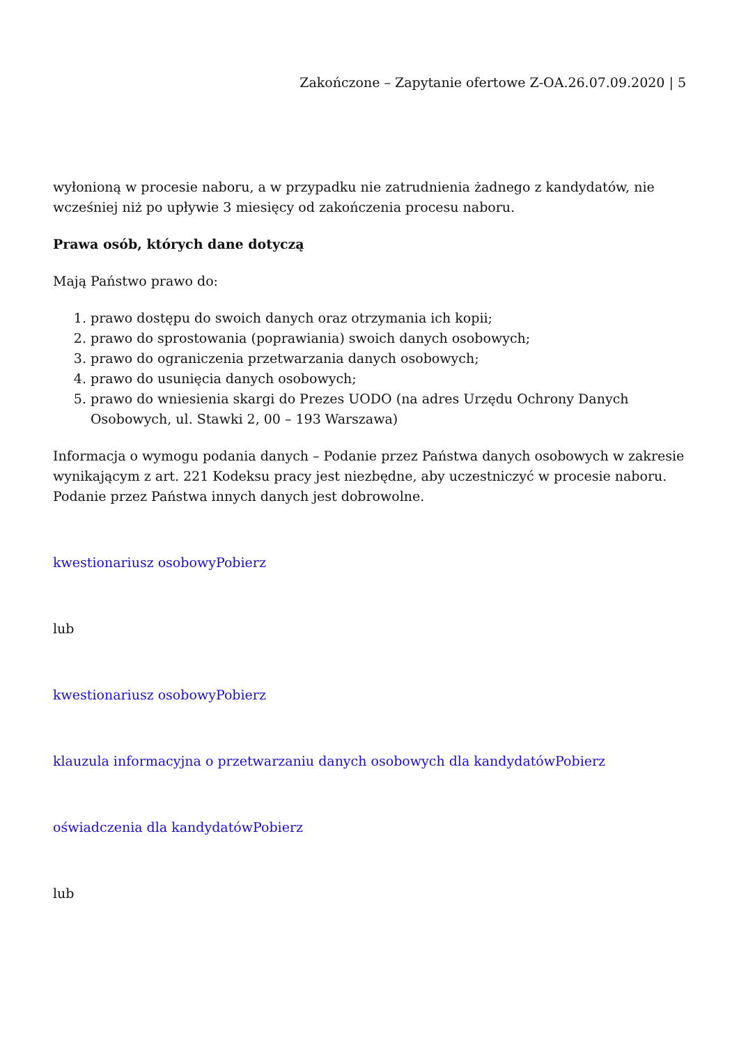Zakończone – Zapytanie ofertowe Z-OA.26.07.09.2020 | 5
wyłonioną w procesie naboru, a w przypadku nie zatrudnienia żadnego z kandydatów, nie wcześniej niż po upływie 3 miesięcy od zakończenia procesu naboru.
Prawa osób, których dane dotyczą
Mają Państwo prawo do:
1. prawo dostępu do swoich danych oraz otrzymania ich kopii;
2. prawo do sprostowania (poprawiania) swoich danych osobowych;
3. prawo do ograniczenia przetwarzania danych osobowych;
4. prawo do usunięcia danych osobowych;
5. prawo do wniesienia skargi do Prezes UODO (na adres Urzędu Ochrony Danych Osobowych, ul. Stawki 2, 00 – 193 Warszawa)
Informacja o wymogu podania danych – Podanie przez Państwa danych osobowych w zakresie wynikającym z art. 221 Kodeksu pracy jest niezbędne, aby uczestniczyć w procesie naboru. Podanie przez Państwa innych danych jest dobrowolne.
kwestionariusz osobowyPobierz
lub
kwestionariusz osobowyPobierz
klauzula informacyjna o przetwarzaniu danych osobowych dla kandydatówPobierz
oświadczenia dla kandydatówPobierz
lub